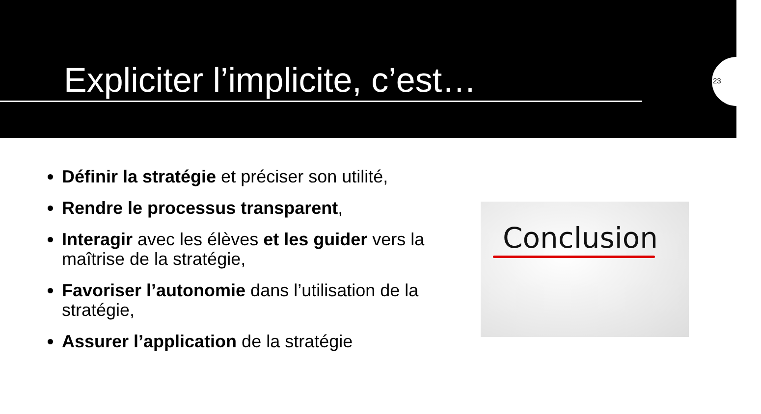Expliciter l’implicite, c’est…
23
Définir la stratégie et préciser son utilité,
Rendre le processus transparent,
Interagir avec les élèves et les guider vers la maîtrise de la stratégie,
Favoriser l’autonomie dans l’utilisation de la stratégie,
Assurer l’application de la stratégie
Conclusion